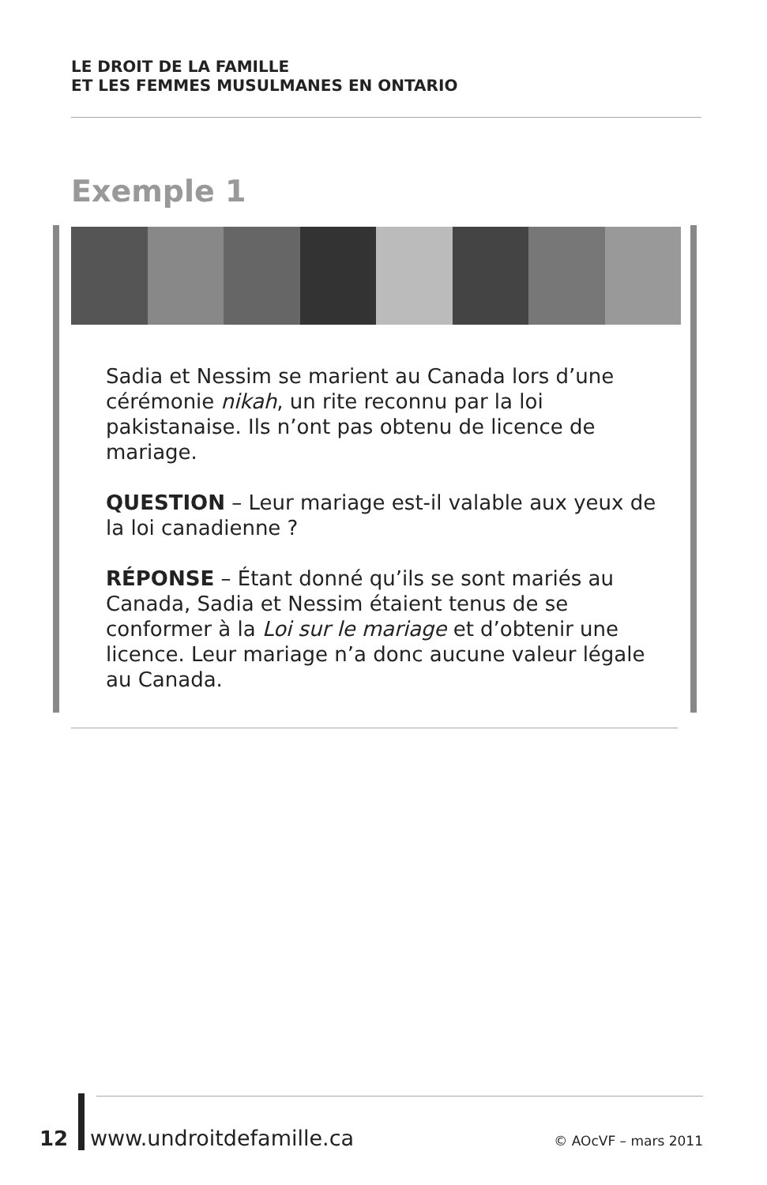LE DROIT DE LA FAMILLE
ET LES FEMMES MUSULMANES EN ONTARIO
Exemple 1
Sadia et Nessim se marient au Canada lors d’une cérémonie nikah, un rite reconnu par la loi pakistanaise. Ils n’ont pas obtenu de licence de mariage.
QUESTION – Leur mariage est-il valable aux yeux de la loi canadienne ?
RÉPONSE – Étant donné qu’ils se sont mariés au Canada, Sadia et Nessim étaient tenus de se conformer à la Loi sur le mariage et d’obtenir une licence. Leur mariage n’a donc aucune valeur légale au Canada.
12 www.undroitdefamille.ca © AOcVF – mars 2011